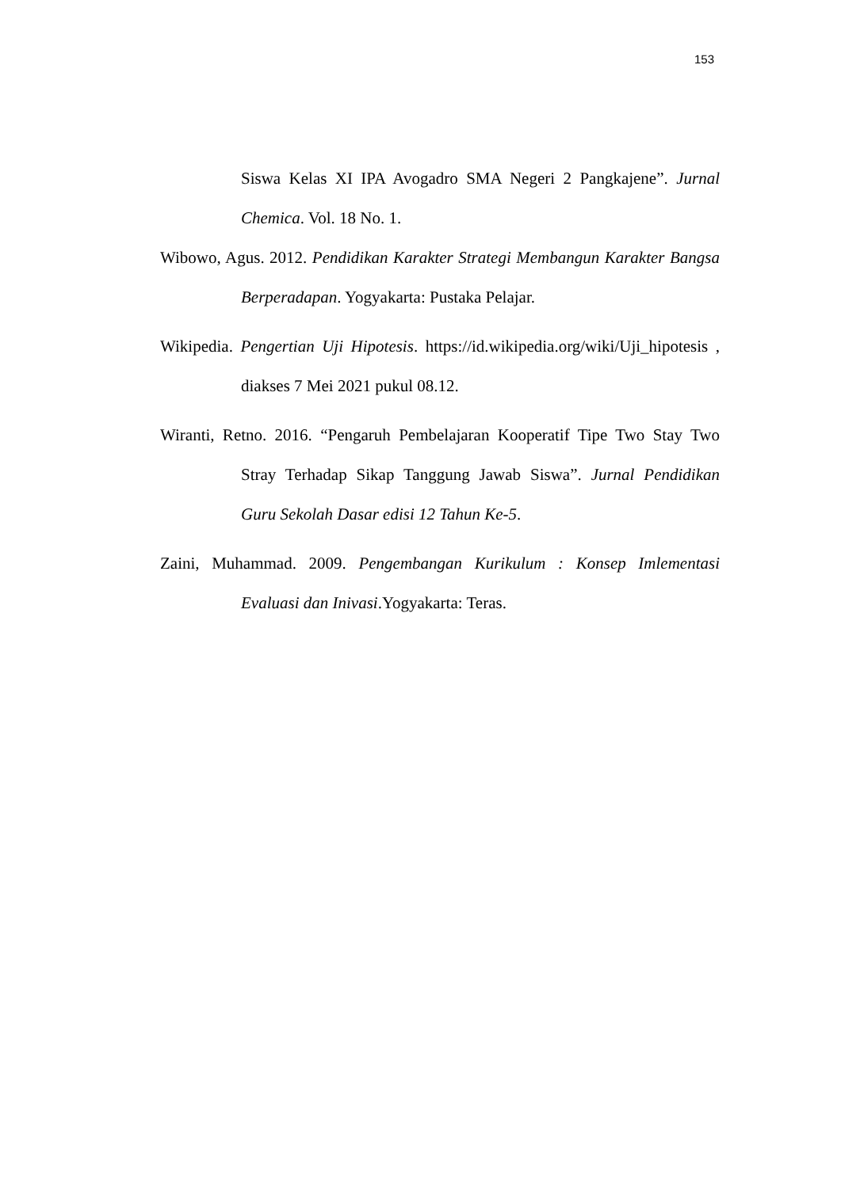153
Siswa Kelas XI IPA Avogadro SMA Negeri 2 Pangkajene”. Jurnal Chemica. Vol. 18 No. 1.
Wibowo, Agus. 2012. Pendidikan Karakter Strategi Membangun Karakter Bangsa Berperadapan. Yogyakarta: Pustaka Pelajar.
Wikipedia. Pengertian Uji Hipotesis. https://id.wikipedia.org/wiki/Uji_hipotesis , diakses 7 Mei 2021 pukul 08.12.
Wiranti, Retno. 2016. “Pengaruh Pembelajaran Kooperatif Tipe Two Stay Two Stray Terhadap Sikap Tanggung Jawab Siswa”. Jurnal Pendidikan Guru Sekolah Dasar edisi 12 Tahun Ke-5.
Zaini, Muhammad. 2009. Pengembangan Kurikulum : Konsep Imlementasi Evaluasi dan Inivasi.Yogyakarta: Teras.